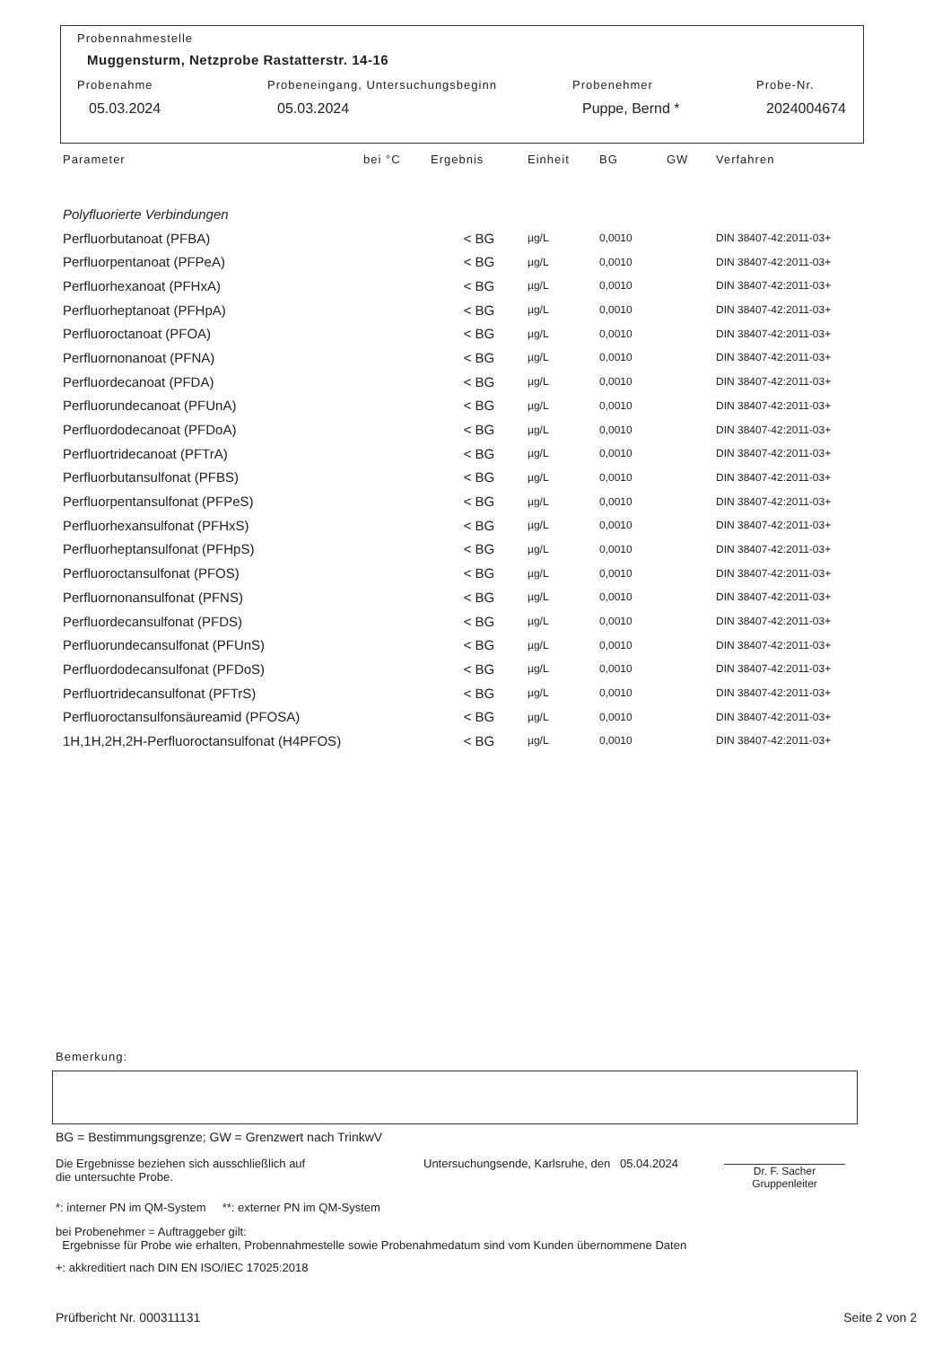Probennahmestelle
Muggensturm, Netzprobe Rastatterstr. 14-16
Probenahme Probeneingang, Untersuchungsbeginn Probenehmer Probe-Nr.
05.03.2024 05.03.2024 Puppe, Bernd * 2024004674
| Parameter | bei °C | Ergebnis | Einheit | BG | GW | Verfahren |
| --- | --- | --- | --- | --- | --- | --- |
| Polyfluorierte Verbindungen | | | | | | |
| Perfluorbutanoat (PFBA) | | < BG | µg/L | 0,0010 | | DIN 38407-42:2011-03+ |
| Perfluorpentanoat (PFPeA) | | < BG | µg/L | 0,0010 | | DIN 38407-42:2011-03+ |
| Perfluorhexanoat (PFHxA) | | < BG | µg/L | 0,0010 | | DIN 38407-42:2011-03+ |
| Perfluorheptanoat (PFHpA) | | < BG | µg/L | 0,0010 | | DIN 38407-42:2011-03+ |
| Perfluoroctanoat (PFOA) | | < BG | µg/L | 0,0010 | | DIN 38407-42:2011-03+ |
| Perfluornonanoat (PFNA) | | < BG | µg/L | 0,0010 | | DIN 38407-42:2011-03+ |
| Perfluordecanoat (PFDA) | | < BG | µg/L | 0,0010 | | DIN 38407-42:2011-03+ |
| Perfluorundecanoat (PFUnA) | | < BG | µg/L | 0,0010 | | DIN 38407-42:2011-03+ |
| Perfluordodecanoat (PFDoA) | | < BG | µg/L | 0,0010 | | DIN 38407-42:2011-03+ |
| Perfluortridecanoat (PFTrA) | | < BG | µg/L | 0,0010 | | DIN 38407-42:2011-03+ |
| Perfluorbutansulfonat (PFBS) | | < BG | µg/L | 0,0010 | | DIN 38407-42:2011-03+ |
| Perfluorpentansulfonat (PFPeS) | | < BG | µg/L | 0,0010 | | DIN 38407-42:2011-03+ |
| Perfluorhexansulfonat (PFHxS) | | < BG | µg/L | 0,0010 | | DIN 38407-42:2011-03+ |
| Perfluorheptansulfonat (PFHpS) | | < BG | µg/L | 0,0010 | | DIN 38407-42:2011-03+ |
| Perfluoroctansulfonat (PFOS) | | < BG | µg/L | 0,0010 | | DIN 38407-42:2011-03+ |
| Perfluornonansulfonat (PFNS) | | < BG | µg/L | 0,0010 | | DIN 38407-42:2011-03+ |
| Perfluordecansulfonat (PFDS) | | < BG | µg/L | 0,0010 | | DIN 38407-42:2011-03+ |
| Perfluorundecansulfonat (PFUnS) | | < BG | µg/L | 0,0010 | | DIN 38407-42:2011-03+ |
| Perfluordodecansulfonat (PFDoS) | | < BG | µg/L | 0,0010 | | DIN 38407-42:2011-03+ |
| Perfluortridecansulfonat (PFTrS) | | < BG | µg/L | 0,0010 | | DIN 38407-42:2011-03+ |
| Perfluoroctansulfonsäureamid (PFOSA) | | < BG | µg/L | 0,0010 | | DIN 38407-42:2011-03+ |
| 1H,1H,2H,2H-Perfluoroctansulfonat (H4PFOS) | | < BG | µg/L | 0,0010 | | DIN 38407-42:2011-03+ |
Bemerkung:
BG = Bestimmungsgrenze; GW = Grenzwert nach TrinkwV
Die Ergebnisse beziehen sich ausschließlich auf
die untersuchte Probe.
Untersuchungsende, Karlsruhe, den 05.04.2024
Dr. F. Sacher
Gruppenleiter
*: interner PN im QM-System **: externer PN im QM-System
bei Probenehmer = Auftraggeber gilt:
Ergebnisse für Probe wie erhalten, Probennahmestelle sowie Probenahmedatum sind vom Kunden übernommene Daten
+: akkreditiert nach DIN EN ISO/IEC 17025:2018
Prüfbericht Nr. 000311131 Seite 2 von 2